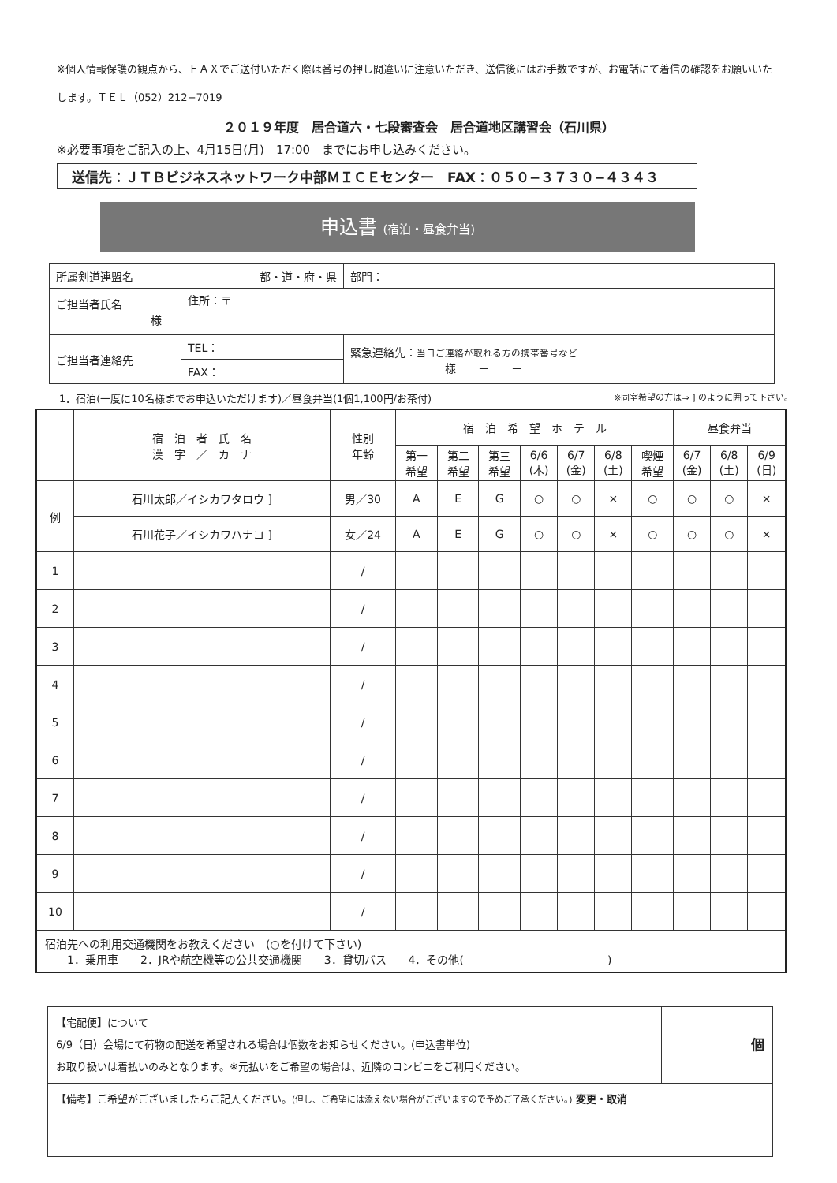※個人情報保護の観点から、ＦＡＸでご送付いただく際は番号の押し間違いに注意いただき、送信後にはお手数ですが、お電話にて着信の確認をお願いいたします。ＴＥＬ（052）212−7019
２０１９年度　居合道六・七段審査会　居合道地区講習会（石川県）
※必要事項をご記入の上、4月15日(月)　17:00　までにお申し込みください。
送信先：ＪＴＢビジネスネットワーク中部ＭＩＣＥセンター　FAX：０５０−３７３０−４３４３
申込書 (宿泊・昼食弁当)
| 所属剣道連盟名 | 都・道・府・県 | 部門： |
| ご担当者氏名 様 | 住所：〒 | |
| ご担当者連絡先 | TEL： | 緊急連絡先： 当日ご連絡が取れる方の携帯番号など 様 － － |
| | FAX： | |
1．宿泊(一度に10名様までお申込いただけます)／昼食弁当(1個1,100円/お茶付) ※同室希望の方は⇒ ] のように囲って下さい。
| | 宿 泊 者 氏 名 漢 字 ／ カ ナ | 性別 年齢 | 宿 泊 希 望 ホ テ ル | | | | | | | 昼食弁当 | | |
| --- | --- | --- | --- | --- | --- | --- | --- | --- | --- | --- | --- | --- |
| | | | 第一 希望 | 第二 希望 | 第三 希望 | 6/6 (木) | 6/7 (金) | 6/8 (土) | 喫煙 希望 | 6/7 (金) | 6/8 (土) | 6/9 (日) |
| 例 | 石川太郎／イシカワタロウ ] | 男／30 | A | E | G | ○ | ○ | × | ○ | ○ | ○ | × |
| | 石川花子／イシカワハナコ ] | 女／24 | A | E | G | ○ | ○ | × | ○ | ○ | ○ | × |
| 1 | | / | | | | | | | | | | |
| 2 | | / | | | | | | | | | | |
| 3 | | / | | | | | | | | | | |
| 4 | | / | | | | | | | | | | |
| 5 | | / | | | | | | | | | | |
| 6 | | / | | | | | | | | | | |
| 7 | | / | | | | | | | | | | |
| 8 | | / | | | | | | | | | | |
| 9 | | / | | | | | | | | | | |
| 10 | | / | | | | | | | | | | |
| 宿泊先への利用交通機関をお教えください (○を付けて下さい) 1．乗用車 2．JRや航空機等の公共交通機関 3．貸切バス 4．その他( ) | | | | | | | | | | | | |
| 【宅配便】について 6/9（日）会場にて荷物の配送を希望される場合は個数をお知らせください。(申込書単位) お取り扱いは着払いのみとなります。※元払いをご希望の場合は、近隣のコンビニをご利用ください。 | 個 |
| 【備考】ご希望がございましたらご記入ください。 (但し、ご希望には添えない場合がございますので予めご了承ください。) 変更・取消 | |